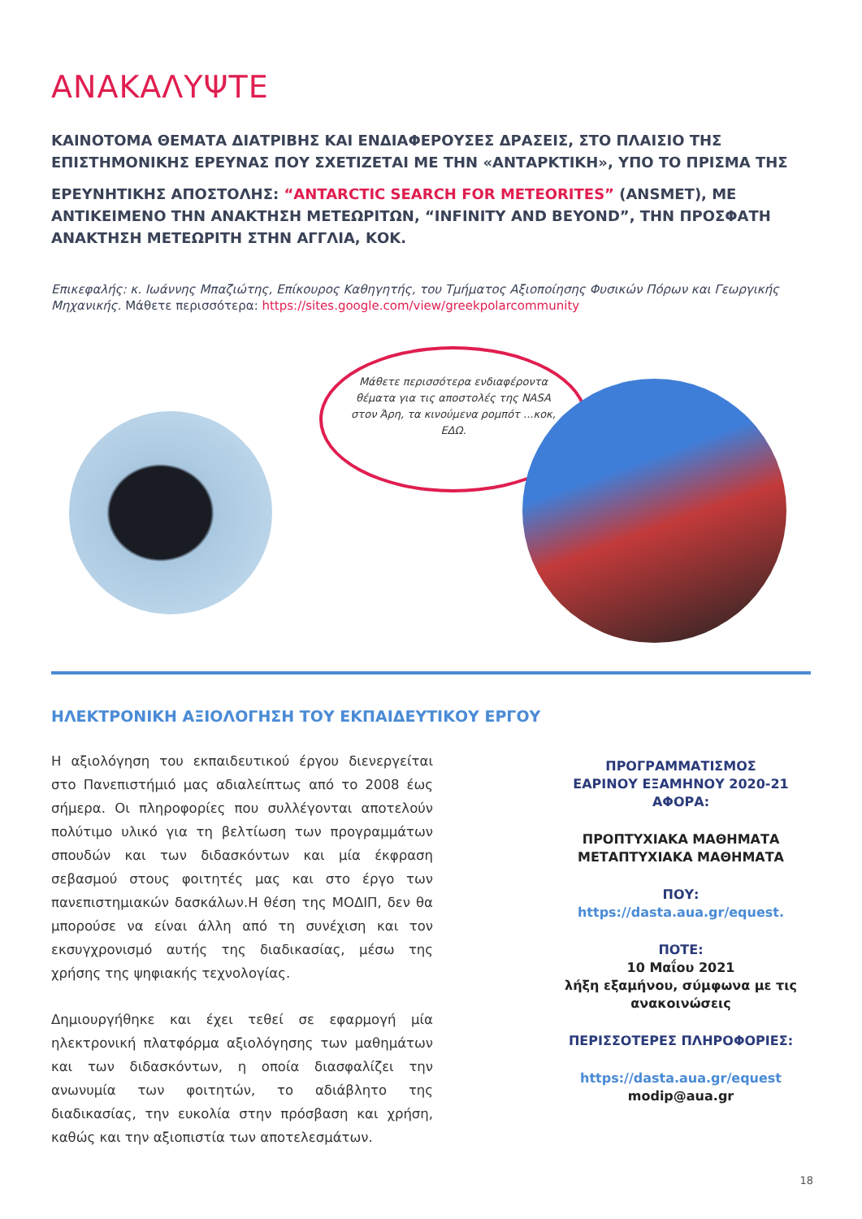ΑΝΑΚΑΛΥΨΤΕ
ΚΑΙΝΟΤΟΜΑ ΘΕΜΑΤΑ ΔΙΑΤΡΙΒΗΣ ΚΑΙ ΕΝΔΙΑΦΕΡΟΥΣΕΣ ΔΡΑΣΕΙΣ, ΣΤΟ ΠΛΑΙΣΙΟ ΤΗΣ ΕΠΙΣΤΗΜΟΝΙΚΗΣ ΕΡΕΥΝΑΣ ΠΟΥ ΣΧΕΤΙΖΕΤΑΙ ΜΕ ΤΗΝ «ΑΝΤΑΡΚΤΙΚΗ», ΥΠΟ ΤΟ ΠΡΙΣΜΑ ΤΗΣ
ΕΡΕΥΝΗΤΙΚΗΣ ΑΠΟΣΤΟΛΗΣ: “ANTARCTIC SEARCH FOR METEORITES” (ANSMET), ΜΕ ΑΝΤΙΚΕΙΜΕΝΟ ΤΗΝ ΑΝΑΚΤΗΣΗ ΜΕΤΕΩΡΙΤΩΝ, “INFINITY AND BEYOND”, ΤΗΝ ΠΡΟΣΦΑΤΗ ΑΝΑΚΤΗΣΗ ΜΕΤΕΩΡΙΤΗ ΣΤΗΝ ΑΓΓΛΙΑ, ΚΟΚ.
Επικεφαλής: κ. Ιωάννης Μπαζιώτης, Επίκουρος Καθηγητής, του Τμήματος Αξιοποίησης Φυσικών Πόρων και Γεωργικής Μηχανικής. Μάθετε περισσότερα: https://sites.google.com/view/greekpolarcommunity
Μάθετε περισσότερα ενδιαφέροντα θέματα για τις αποστολές της NASA στον Άρη, τα κινούμενα ρομπότ ...κοκ, ΕΔΩ.
ΗΛΕΚΤΡΟΝΙΚΗ ΑΞΙΟΛΟΓΗΣΗ ΤΟΥ ΕΚΠΑΙΔΕΥΤΙΚΟΥ ΕΡΓΟΥ
Η αξιολόγηση του εκπαιδευτικού έργου διενεργείται στο Πανεπιστήμιό μας αδιαλείπτως από το 2008 έως σήμερα. Οι πληροφορίες που συλλέγονται αποτελούν πολύτιμο υλικό για τη βελτίωση των προγραμμάτων σπουδών και των διδασκόντων και μία έκφραση σεβασμού στους φοιτητές μας και στο έργο των πανεπιστημιακών δασκάλων.Η θέση της ΜΟΔΙΠ, δεν θα μπορούσε να είναι άλλη από τη συνέχιση και τον εκσυγχρονισμό αυτής της διαδικασίας, μέσω της χρήσης της ψηφιακής τεχνολογίας.
Δημιουργήθηκε και έχει τεθεί σε εφαρμογή μία ηλεκτρονική πλατφόρμα αξιολόγησης των μαθημάτων και των διδασκόντων, η οποία διασφαλίζει την ανωνυμία των φοιτητών, το αδιάβλητο της διαδικασίας, την ευκολία στην πρόσβαση και χρήση, καθώς και την αξιοπιστία των αποτελεσμάτων.
ΠΡΟΓΡΑΜΜΑΤΙΣΜΟΣ
ΕΑΡΙΝΟΥ ΕΞΑΜΗΝΟΥ 2020-21
ΑΦΟΡΑ:
ΠΡΟΠΤΥΧΙΑΚΑ ΜΑΘΗΜΑΤΑ
ΜΕΤΑΠΤΥΧΙΑΚΑ ΜΑΘΗΜΑΤΑ
ΠΟΥ:
https://dasta.aua.gr/equest.
ΠΟΤΕ:
10 Μαΐου 2021
λήξη εξαμήνου, σύμφωνα με τις ανακοινώσεις
ΠΕΡΙΣΣΟΤΕΡΕΣ ΠΛΗΡΟΦΟΡΙΕΣ:
https://dasta.aua.gr/equest
modip@aua.gr
18